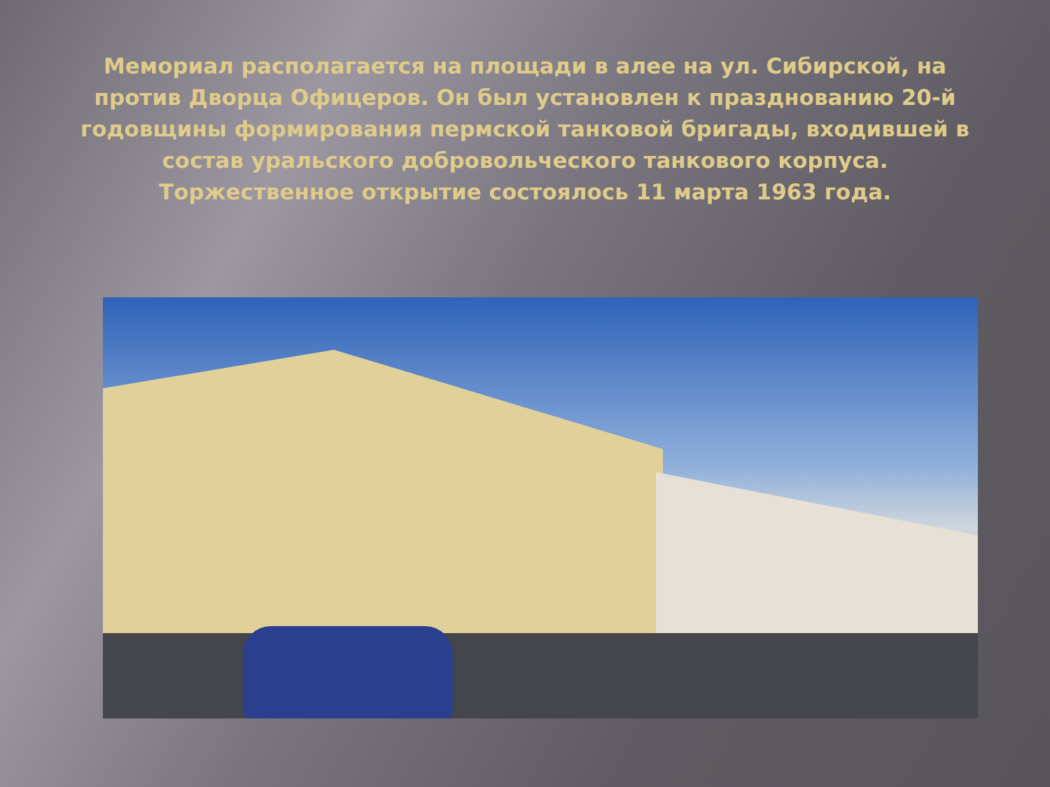Мемориал располагается на площади в алее на ул. Сибирской, на против Дворца Офицеров. Он был установлен к празднованию 20-й годовщины формирования пермской танковой бригады, входившей в состав уральского добровольческого танкового корпуса. Торжественное открытие состоялось 11 марта 1963 года.